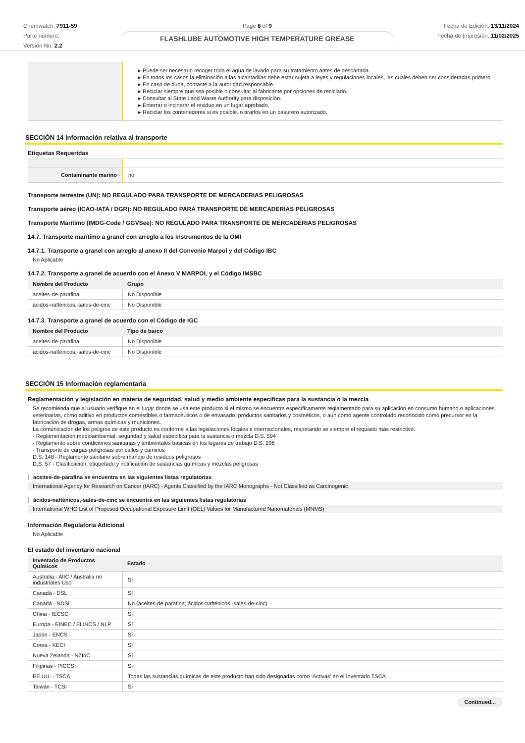Chemwatch: 7911-59
Parte número:
Versión No: 2.2
Page 8 of 9
FLASHLUBE AUTOMOTIVE HIGH TEMPERATURE GREASE
Fecha de Edición: 13/11/2024
Fecha de Impresión: 11/02/2025
| | ▸ Puede ser necesario recoger toda el agua de lavado para su tratamiento antes de descartarla. ▸ En todos los casos la eliminación a las alcantarillas debe estar sujeta a leyes y regulaciones locales, las cuales deben ser consideradas primero. ▸ En caso de duda, contacte a la autoridad responsable. ▸ Reciclar siempre que sea posible o consultar al fabricante por opciones de reciclado. ▸ Consultar al State Land Waste Authority para disposición. ▸ Enterrar o incinerar el residuo en un lugar aprobado. ▸ Reciclar los contenedores si es posible, o tirarlos en un basurero autorizado. |
SECCIÓN 14 Información relativa al transporte
Etiquetas Requeridas
| Contaminante marino | no |
Transporte terrestre (UN): NO REGULADO PARA TRANSPORTE DE MERCADERIAS PELIGROSAS
Transporte aéreo (ICAO-IATA / DGR): NO REGULADO PARA TRANSPORTE DE MERCADERIAS PELIGROSAS
Transporte Marítimo (IMDG-Code / GGVSee): NO REGULADO PARA TRANSPORTE DE MERCADERIAS PELIGROSAS
14.7. Transporte marítimo a granel con arreglo a los instrumentos de la OMI
14.7.1. Transporte a granel con arreglo al anexo II del Convenio Marpol y del Código IBC
No Aplicable
14.7.2. Transporte a granel de acuerdo con el Anexo V MARPOL y el Código IMSBC
| Nombre del Producto | Grupo |
| --- | --- |
| aceites-de-parafina | No Disponible |
| ácidos-nafténicos,-sales-de-cinc | No Disponible |
14.7.3. Transporte a granel de acuerdo con el Código de IGC
| Nombre del Producto | Tipo de barco |
| --- | --- |
| aceites-de-parafina | No Disponible |
| ácidos-nafténicos,-sales-de-cinc | No Disponible |
SECCIÓN 15 Información reglamentaria
Reglamentación y legislación en materia de seguridad, salud y medio ambiente específicas para la sustancia o la mezcla
Se recomienda que el usuario verifique en el lugar donde se usa este producto si el mismo se encuentra específicamente reglamentado para su aplicación en consumo humano o aplicaciones veterinarias, como aditivo en productos comestibles o farmacéuticos o de envasado, productos sanitarios y cosméticos, o aún como agente controlado reconocido como precursor en la fabricación de drogas, armas químicas y municiones.
La comunicación de los peligros de este producto es conforme a las legislaciones locales e internacionales, respetando se siempre el requisito más restrictivo.
- Reglamentación medioambiental, seguridad y salud específica para la sustancia o mezcla D.S. 594
- Reglamento sobre condiciones sanitarias y ambientales basicas en los lugares de trabajo D.S. 298
- Transporte de cargas peligrosas por calles y caminos
D.S. 148 - Reglamento sanitario sobre manejo de residuos peligrosos
D.S. 57 - Clasificación, etiquetado y notificación de sustancias químicas y mezclas peligrosas
aceites-de-parafina se encuentra en las siguientes listas regulatorias
International Agency for Research on Cancer (IARC) - Agents Classified by the IARC Monographs - Not Classified as Carcinogenic
ácidos-nafténicos,-sales-de-cinc se encuentra en las siguientes listas regulatorias
International WHO List of Proposed Occupational Exposure Limit (OEL) Values for Manufactured Nanomaterials (MNMS)
Información Regulatoria Adicional
No Aplicable
El estado del inventario nacional
| Inventario de Productos Químicos | Estado |
| --- | --- |
| Australia - AIIC / Australia no industriales Uso | Sí |
| Canadá - DSL | Sí |
| Canadá - NDSL | No (aceites-de-parafina; ácidos-nafténicos,-sales-de-cinc) |
| China - IECSC | Sí |
| Europa - EINEC / ELINCS / NLP | Sí |
| Japón - ENCS | Sí |
| Corea - KECI | Sí |
| Nueva Zelanda - NZIoC | Sí |
| Filipinas - PICCS | Sí |
| EE.UU. - TSCA | Todas las sustancias químicas de este producto han sido designadas como ‘Activas’ en el Inventario TSCA |
| Taiwán - TCSI | Sí |
Continued...